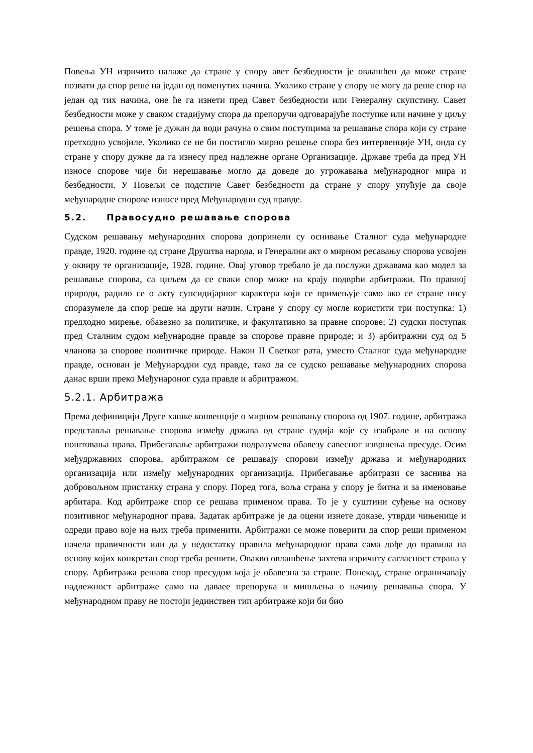Повеља УН изричито налаже да стране у спору авет безбедности је овлашћен да може стране позвати да спор реше на један од поменутих начина. Уколико стране у спору не могу да реше спор на један од тих начина, оне ће га изнети пред Савет безбедности или Генералну скупстину. Савет безбедности може у сваком стадијуму спора да препоручи одговарајуће поступке или начине у циљу решења спора. У томе је дужан да води рачуна о свим поступцима за решавање спора који су стране претходно усвојиле. Уколико се не би постигло мирно решење спора без интервенције УН, онда су стране у спору дужне да га изнесу пред надлежне органе Организације. Државе треба да пред УН износе спорове чије би нерешавање могло да доведе до угрожавања међународног мира и безбедности. У Повељи се подстиче Савет безбедности да стране у спору упућује да своје међународне спорове износе пред Међународни суд правде.
5.2. Правосудно решавање спорова
Судском решавању међународних спорова допринели су оснивање Сталног суда међународне правде, 1920. године од стране Друштва народа, и Генерални акт о мирном ресавању спорова усвојен у оквиру те организације, 1928. године. Овај уговор требало је да послужи државама као модел за решавање спорова, са циљем да се сваки спор може на крају подврћи арбитражи. По правној природи, радило се о акту супсидијарног карактера који се примењује само ако се стране нису споразумеле да спор реше на други начин. Стране у спору су могле користити три поступка: 1) предходно мирење, обавезно за политичке, и факултативно за правне спорове; 2) судски поступак пред Сталним судом међународне правде за спорове правне природе; и 3) арбитражни суд од 5 чланова за спорове политичке природе. Након II Светког рата, уместо Сталног суда међународне правде, основан је Међународни суд правде, тако да се судско решавање међународних спорова данас врши преко Међунароног суда правде и абритражом.
5.2.1. Арбитража
Према дефиницији Друге хашке конвенције о мирном решавању спорова од 1907. године, арбитража представља решавање спорова између држава од стране судија које су изабрале и на основу поштовања права. Прибегавање арбитражи подразумева обавезу савесног извршења пресуде. Осим међудржавних спорова, арбитражом се решавају спорови између држава и међународних организација или између међународних организација. Прибегавање арбитрази се заснива на добровољном пристанку страна у спору. Поред тога, воља страна у спору је битна и за именовање арбитара. Код арбитраже спор се решава применом права. То је у суштини суђење на основу позитивног међународног права. Задатак арбитраже је да оцени изнете доказе, утврди чињенице и одреди право које на њих треба применити. Арбитражи се може поверити да спор реши применом начела правичности или да у недостатку правила међународног права сама дође до правила на основу којих конкретан спор треба решити. Овакво овлашћење захтева изричиту сагласност страна у спору. Арбитража решава спор пресудом која је обавезна за стране. Понекад, стране ограничавају надлежност арбитраже само на даваее препорука и мишљења о начину решавања спора. У међународном праву не постоји јединствен тип арбитраже који би био